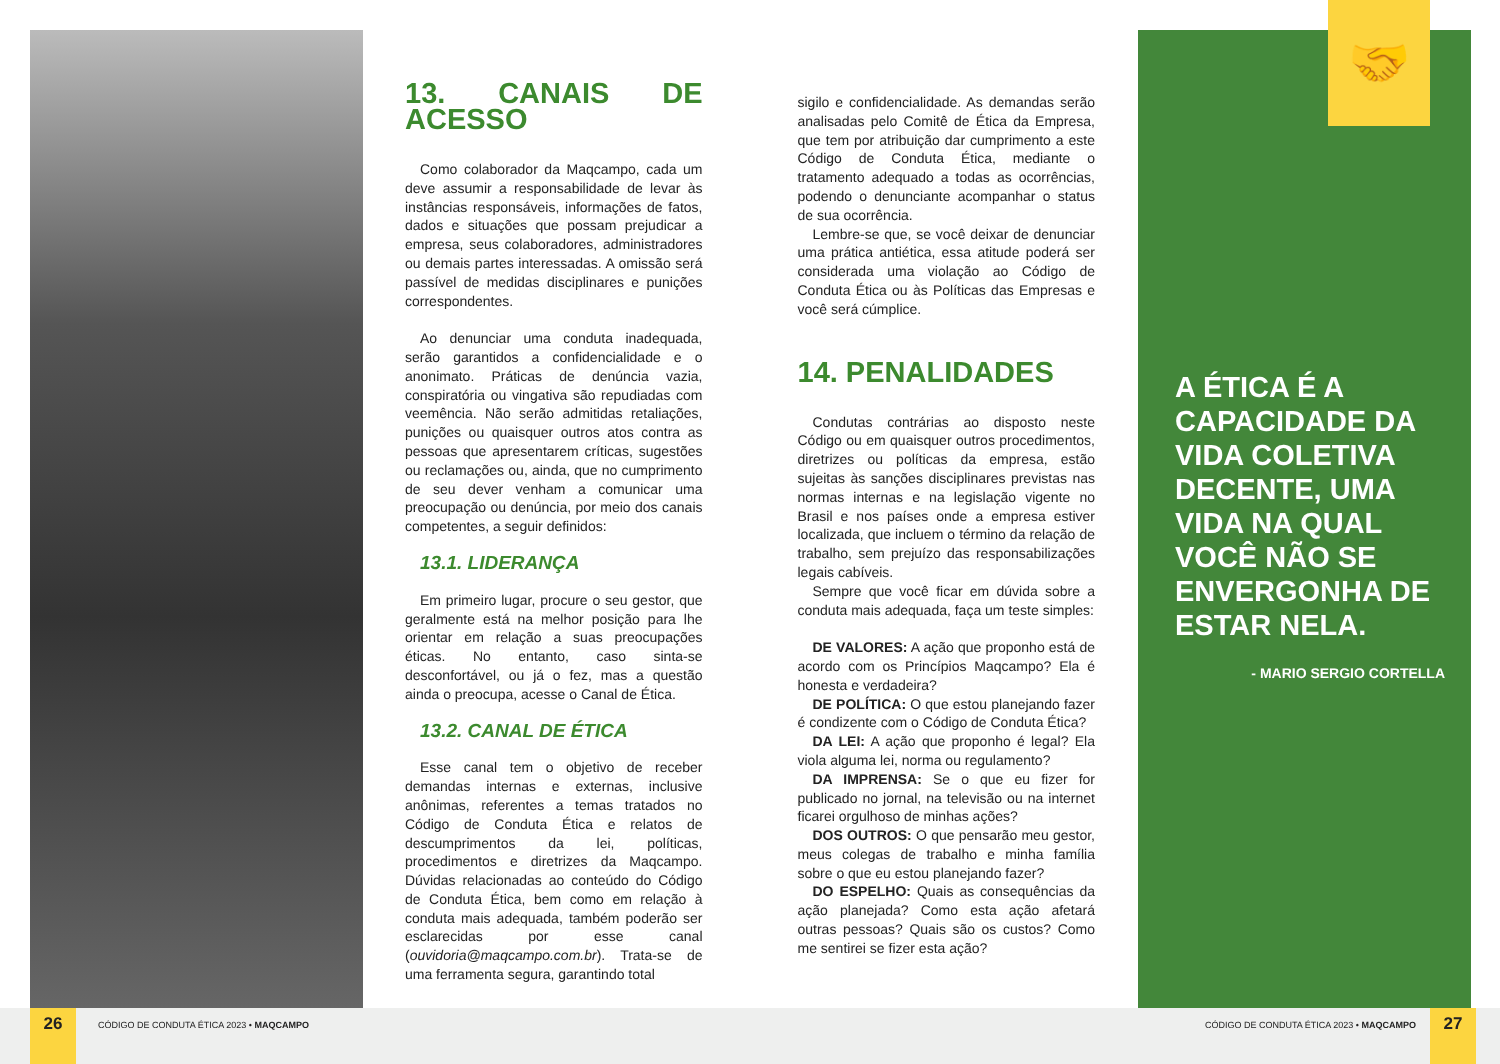13. CANAIS DE ACESSO
Como colaborador da Maqcampo, cada um deve assumir a responsabilidade de levar às instâncias responsáveis, informações de fatos, dados e situações que possam prejudicar a empresa, seus colaboradores, administradores ou demais partes interessadas. A omissão será passível de medidas disciplinares e punições correspondentes.
Ao denunciar uma conduta inadequada, serão garantidos a confidencialidade e o anonimato. Práticas de denúncia vazia, conspiratória ou vingativa são repudiadas com veemência. Não serão admitidas retaliações, punições ou quaisquer outros atos contra as pessoas que apresentarem críticas, sugestões ou reclamações ou, ainda, que no cumprimento de seu dever venham a comunicar uma preocupação ou denúncia, por meio dos canais competentes, a seguir definidos:
13.1. LIDERANÇA
Em primeiro lugar, procure o seu gestor, que geralmente está na melhor posição para lhe orientar em relação a suas preocupações éticas. No entanto, caso sinta-se desconfortável, ou já o fez, mas a questão ainda o preocupa, acesse o Canal de Ética.
13.2. CANAL DE ÉTICA
Esse canal tem o objetivo de receber demandas internas e externas, inclusive anônimas, referentes a temas tratados no Código de Conduta Ética e relatos de descumprimentos da lei, políticas, procedimentos e diretrizes da Maqcampo. Dúvidas relacionadas ao conteúdo do Código de Conduta Ética, bem como em relação à conduta mais adequada, também poderão ser esclarecidas por esse canal (ouvidoria@maqcampo.com.br). Trata-se de uma ferramenta segura, garantindo total
sigilo e confidencialidade. As demandas serão analisadas pelo Comitê de Ética da Empresa, que tem por atribuição dar cumprimento a este Código de Conduta Ética, mediante o tratamento adequado a todas as ocorrências, podendo o denunciante acompanhar o status de sua ocorrência.
Lembre-se que, se você deixar de denunciar uma prática antiética, essa atitude poderá ser considerada uma violação ao Código de Conduta Ética ou às Políticas das Empresas e você será cúmplice.
14. PENALIDADES
Condutas contrárias ao disposto neste Código ou em quaisquer outros procedimentos, diretrizes ou políticas da empresa, estão sujeitas às sanções disciplinares previstas nas normas internas e na legislação vigente no Brasil e nos países onde a empresa estiver localizada, que incluem o término da relação de trabalho, sem prejuízo das responsabilizações legais cabíveis.
Sempre que você ficar em dúvida sobre a conduta mais adequada, faça um teste simples:
DE VALORES: A ação que proponho está de acordo com os Princípios Maqcampo? Ela é honesta e verdadeira?
DE POLÍTICA: O que estou planejando fazer é condizente com o Código de Conduta Ética?
DA LEI: A ação que proponho é legal? Ela viola alguma lei, norma ou regulamento?
DA IMPRENSA: Se o que eu fizer for publicado no jornal, na televisão ou na internet ficarei orgulhoso de minhas ações?
DOS OUTROS: O que pensarão meu gestor, meus colegas de trabalho e minha família sobre o que eu estou planejando fazer?
DO ESPELHO: Quais as consequências da ação planejada? Como esta ação afetará outras pessoas? Quais são os custos? Como me sentirei se fizer esta ação?
🤝
A ÉTICA É A CAPACIDADE DA VIDA COLETIVA DECENTE, UMA VIDA NA QUAL VOCÊ NÃO SE ENVERGONHA DE ESTAR NELA.
- MARIO SERGIO CORTELLA
26
CÓDIGO DE CONDUTA ÉTICA 2023 • MAQCAMPO
CÓDIGO DE CONDUTA ÉTICA 2023 • MAQCAMPO
27